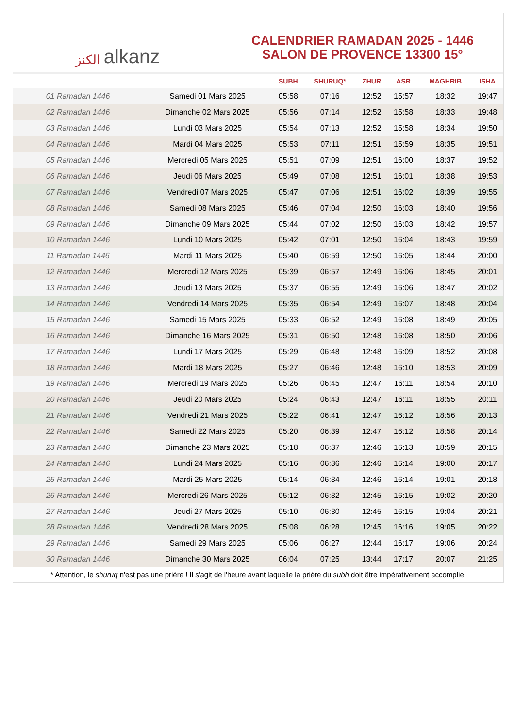الكنز alkanz
CALENDRIER RAMADAN 2025 - 1446
SALON DE PROVENCE 13300 15°
| | | SUBH | SHURUQ* | ZHUR | ASR | MAGHRIB | ISHA |
| --- | --- | --- | --- | --- | --- | --- | --- |
| 01 Ramadan 1446 | Samedi 01 Mars 2025 | 05:58 | 07:16 | 12:52 | 15:57 | 18:32 | 19:47 |
| 02 Ramadan 1446 | Dimanche 02 Mars 2025 | 05:56 | 07:14 | 12:52 | 15:58 | 18:33 | 19:48 |
| 03 Ramadan 1446 | Lundi 03 Mars 2025 | 05:54 | 07:13 | 12:52 | 15:58 | 18:34 | 19:50 |
| 04 Ramadan 1446 | Mardi 04 Mars 2025 | 05:53 | 07:11 | 12:51 | 15:59 | 18:35 | 19:51 |
| 05 Ramadan 1446 | Mercredi 05 Mars 2025 | 05:51 | 07:09 | 12:51 | 16:00 | 18:37 | 19:52 |
| 06 Ramadan 1446 | Jeudi 06 Mars 2025 | 05:49 | 07:08 | 12:51 | 16:01 | 18:38 | 19:53 |
| 07 Ramadan 1446 | Vendredi 07 Mars 2025 | 05:47 | 07:06 | 12:51 | 16:02 | 18:39 | 19:55 |
| 08 Ramadan 1446 | Samedi 08 Mars 2025 | 05:46 | 07:04 | 12:50 | 16:03 | 18:40 | 19:56 |
| 09 Ramadan 1446 | Dimanche 09 Mars 2025 | 05:44 | 07:02 | 12:50 | 16:03 | 18:42 | 19:57 |
| 10 Ramadan 1446 | Lundi 10 Mars 2025 | 05:42 | 07:01 | 12:50 | 16:04 | 18:43 | 19:59 |
| 11 Ramadan 1446 | Mardi 11 Mars 2025 | 05:40 | 06:59 | 12:50 | 16:05 | 18:44 | 20:00 |
| 12 Ramadan 1446 | Mercredi 12 Mars 2025 | 05:39 | 06:57 | 12:49 | 16:06 | 18:45 | 20:01 |
| 13 Ramadan 1446 | Jeudi 13 Mars 2025 | 05:37 | 06:55 | 12:49 | 16:06 | 18:47 | 20:02 |
| 14 Ramadan 1446 | Vendredi 14 Mars 2025 | 05:35 | 06:54 | 12:49 | 16:07 | 18:48 | 20:04 |
| 15 Ramadan 1446 | Samedi 15 Mars 2025 | 05:33 | 06:52 | 12:49 | 16:08 | 18:49 | 20:05 |
| 16 Ramadan 1446 | Dimanche 16 Mars 2025 | 05:31 | 06:50 | 12:48 | 16:08 | 18:50 | 20:06 |
| 17 Ramadan 1446 | Lundi 17 Mars 2025 | 05:29 | 06:48 | 12:48 | 16:09 | 18:52 | 20:08 |
| 18 Ramadan 1446 | Mardi 18 Mars 2025 | 05:27 | 06:46 | 12:48 | 16:10 | 18:53 | 20:09 |
| 19 Ramadan 1446 | Mercredi 19 Mars 2025 | 05:26 | 06:45 | 12:47 | 16:11 | 18:54 | 20:10 |
| 20 Ramadan 1446 | Jeudi 20 Mars 2025 | 05:24 | 06:43 | 12:47 | 16:11 | 18:55 | 20:11 |
| 21 Ramadan 1446 | Vendredi 21 Mars 2025 | 05:22 | 06:41 | 12:47 | 16:12 | 18:56 | 20:13 |
| 22 Ramadan 1446 | Samedi 22 Mars 2025 | 05:20 | 06:39 | 12:47 | 16:12 | 18:58 | 20:14 |
| 23 Ramadan 1446 | Dimanche 23 Mars 2025 | 05:18 | 06:37 | 12:46 | 16:13 | 18:59 | 20:15 |
| 24 Ramadan 1446 | Lundi 24 Mars 2025 | 05:16 | 06:36 | 12:46 | 16:14 | 19:00 | 20:17 |
| 25 Ramadan 1446 | Mardi 25 Mars 2025 | 05:14 | 06:34 | 12:46 | 16:14 | 19:01 | 20:18 |
| 26 Ramadan 1446 | Mercredi 26 Mars 2025 | 05:12 | 06:32 | 12:45 | 16:15 | 19:02 | 20:20 |
| 27 Ramadan 1446 | Jeudi 27 Mars 2025 | 05:10 | 06:30 | 12:45 | 16:15 | 19:04 | 20:21 |
| 28 Ramadan 1446 | Vendredi 28 Mars 2025 | 05:08 | 06:28 | 12:45 | 16:16 | 19:05 | 20:22 |
| 29 Ramadan 1446 | Samedi 29 Mars 2025 | 05:06 | 06:27 | 12:44 | 16:17 | 19:06 | 20:24 |
| 30 Ramadan 1446 | Dimanche 30 Mars 2025 | 06:04 | 07:25 | 13:44 | 17:17 | 20:07 | 21:25 |
* Attention, le shuruq n'est pas une prière ! Il s'agit de l'heure avant laquelle la prière du subh doit être impérativement accomplie.